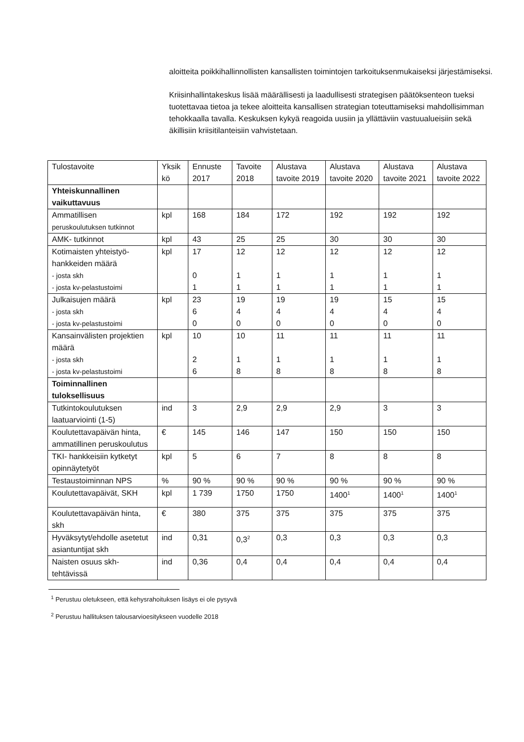aloitteita poikkihallinnollisten kansallisten toimintojen tarkoituksenmukaiseksi järjestämiseksi.
Kriisinhallintakeskus lisää määrällisesti ja laadullisesti strategisen päätöksenteon tueksi tuotettavaa tietoa ja tekee aloitteita kansallisen strategian toteuttamiseksi mahdollisimman tehokkaalla tavalla. Keskuksen kykyä reagoida uusiin ja yllättäviin vastuualueisiin sekä äkillisiin kriisitilanteisiin vahvistetaan.
| Tulostavoite | Yksik kö | Ennuste 2017 | Tavoite 2018 | Alustava tavoite 2019 | Alustava tavoite 2020 | Alustava tavoite 2021 | Alustava tavoite 2022 |
| --- | --- | --- | --- | --- | --- | --- | --- |
| Yhteiskunnallinen vaikuttavuus | | | | | | | |
| Ammatillisen peruskoulutuksen tutkinnot | kpl | 168 | 184 | 172 | 192 | 192 | 192 |
| AMK- tutkinnot | kpl | 43 | 25 | 25 | 30 | 30 | 30 |
| Kotimaisten yhteistyö-hankkeiden määrä - josta skh - josta kv-pelastustoimi | kpl | 17 0 1 | 12 1 1 | 12 1 1 | 12 1 1 | 12 1 1 | 12 1 1 |
| Julkaisujen määrä - josta skh - josta kv-pelastustoimi | kpl | 23 6 0 | 19 4 0 | 19 4 0 | 19 4 0 | 15 4 0 | 15 4 0 |
| Kansainvälisten projektien määrä - josta skh - josta kv-pelastustoimi | kpl | 10 2 6 | 10 1 8 | 11 1 8 | 11 1 8 | 11 1 8 | 11 1 8 |
| Toiminnallinen tuloksellisuus | | | | | | | |
| Tutkintokoulutuksen laatuarviointi (1-5) | ind | 3 | 2,9 | 2,9 | 2,9 | 3 | 3 |
| Koulutettavapäivän hinta, ammatillinen peruskoulutus | € | 145 | 146 | 147 | 150 | 150 | 150 |
| TKI- hankkeisiin kytketyt opinnäytetyöt | kpl | 5 | 6 | 7 | 8 | 8 | 8 |
| Testaustoiminnan NPS | % | 90 % | 90 % | 90 % | 90 % | 90 % | 90 % |
| Koulutettavapäivät, SKH | kpl | 1 739 | 1750 | 1750 | 1400<sup>1</sup> | 1400<sup>1</sup> | 1400<sup>1</sup> |
| Koulutettavapäivän hinta, skh | € | 380 | 375 | 375 | 375 | 375 | 375 |
| Hyväksytyt/ehdolle asetetut asiantuntijat skh | ind | 0,31 | 0,3<sup>2</sup> | 0,3 | 0,3 | 0,3 | 0,3 |
| Naisten osuus skh-tehtävissä | ind | 0,36 | 0,4 | 0,4 | 0,4 | 0,4 | 0,4 |
<sup>1</sup> Perustuu oletukseen, että kehysrahoituksen lisäys ei ole pysyvä
<sup>2</sup> Perustuu hallituksen talousarvioesitykseen vuodelle 2018